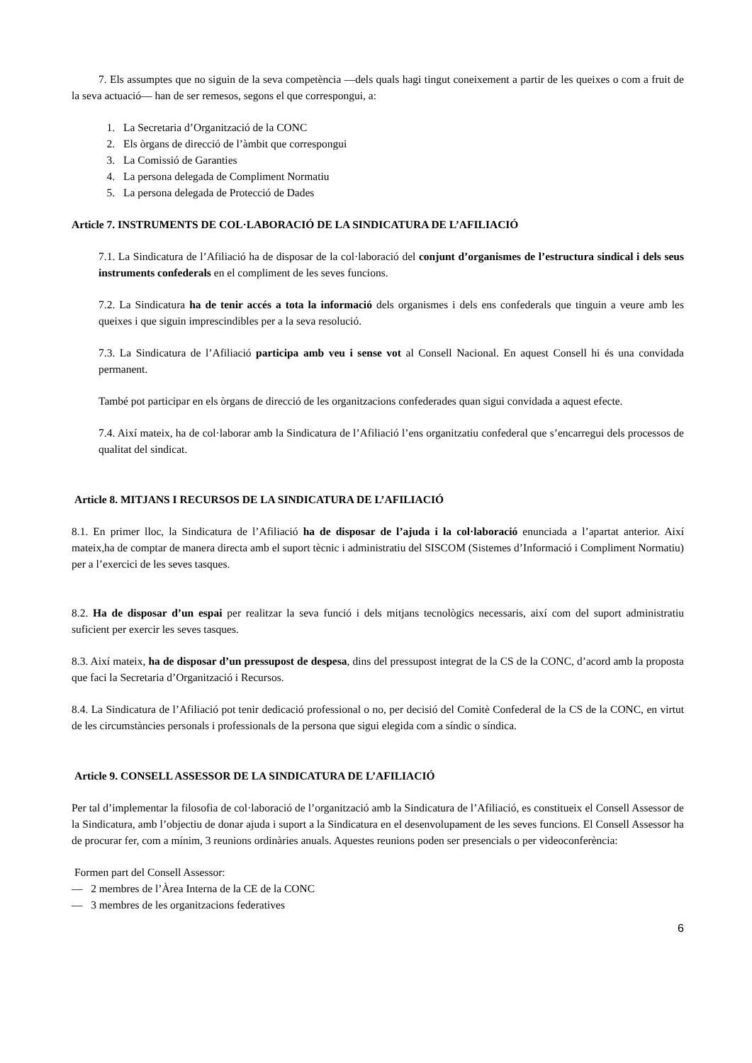7. Els assumptes que no siguin de la seva competència —dels quals hagi tingut coneixement a partir de les queixes o com a fruit de la seva actuació— han de ser remesos, segons el que correspongui, a:
1. La Secretaria d’Organització de la CONC
2. Els òrgans de direcció de l’àmbit que correspongui
3. La Comissió de Garanties
4. La persona delegada de Compliment Normatiu
5. La persona delegada de Protecció de Dades
Article 7. INSTRUMENTS DE COL·LABORACIÓ DE LA SINDICATURA DE L’AFILIACIÓ
7.1. La Sindicatura de l’Afiliació ha de disposar de la col·laboració del conjunt d’organismes de l’estructura sindical i dels seus instruments confederals en el compliment de les seves funcions.
7.2. La Sindicatura ha de tenir accés a tota la informació dels organismes i dels ens confederals que tinguin a veure amb les queixes i que siguin imprescindibles per a la seva resolució.
7.3. La Sindicatura de l’Afiliació participa amb veu i sense vot al Consell Nacional. En aquest Consell hi és una convidada permanent.
També pot participar en els òrgans de direcció de les organitzacions confederades quan sigui convidada a aquest efecte.
7.4. Així mateix, ha de col·laborar amb la Sindicatura de l’Afiliació l’ens organitzatiu confederal que s’encarregui dels processos de qualitat del sindicat.
Article 8. MITJANS I RECURSOS DE LA SINDICATURA DE L’AFILIACIÓ
8.1. En primer lloc, la Sindicatura de l’Afiliació ha de disposar de l’ajuda i la col·laboració enunciada a l’apartat anterior. Així mateix,ha de comptar de manera directa amb el suport tècnic i administratiu del SISCOM (Sistemes d’Informació i Compliment Normatiu) per a l’exercici de les seves tasques.
8.2. Ha de disposar d’un espai per realitzar la seva funció i dels mitjans tecnològics necessaris, així com del suport administratiu suficient per exercir les seves tasques.
8.3. Així mateix, ha de disposar d’un pressupost de despesa, dins del pressupost integrat de la CS de la CONC, d’acord amb la proposta que faci la Secretaria d’Organització i Recursos.
8.4. La Sindicatura de l’Afiliació pot tenir dedicació professional o no, per decisió del Comitè Confederal de la CS de la CONC, en virtut de les circumstàncies personals i professionals de la persona que sigui elegida com a síndic o síndica.
Article 9. CONSELL ASSESSOR DE LA SINDICATURA DE L’AFILIACIÓ
Per tal d’implementar la filosofia de col·laboració de l’organització amb la Sindicatura de l’Afiliació, es constitueix el Consell Assessor de la Sindicatura, amb l’objectiu de donar ajuda i suport a la Sindicatura en el desenvolupament de les seves funcions. El Consell Assessor ha de procurar fer, com a mínim, 3 reunions ordinàries anuals. Aquestes reunions poden ser presencials o per videoconferència:
Formen part del Consell Assessor:
— 2 membres de l’Àrea Interna de la CE de la CONC
— 3 membres de les organitzacions federatives
6